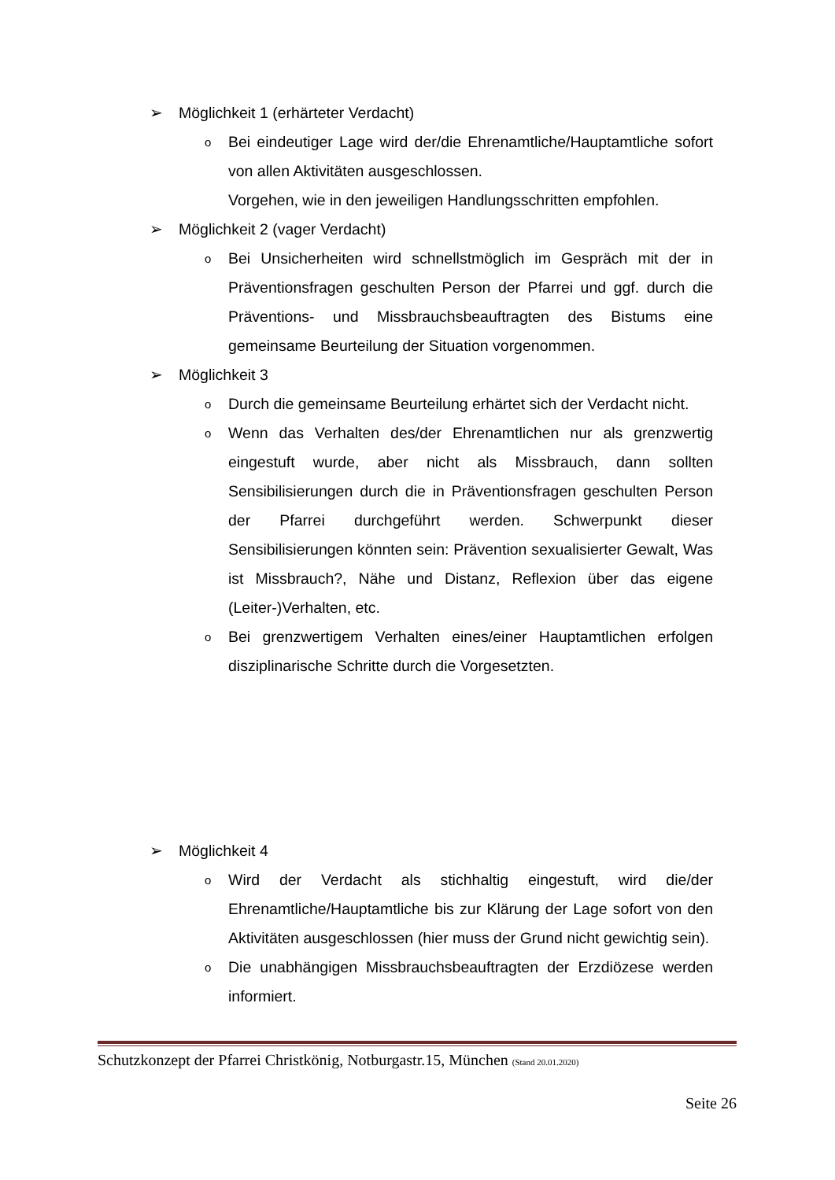➢ Möglichkeit 1 (erhärteter Verdacht)
o Bei eindeutiger Lage wird der/die Ehrenamtliche/Hauptamtliche sofort von allen Aktivitäten ausgeschlossen.
Vorgehen, wie in den jeweiligen Handlungsschritten empfohlen.
➢ Möglichkeit 2 (vager Verdacht)
o Bei Unsicherheiten wird schnellstmöglich im Gespräch mit der in Präventionsfragen geschulten Person der Pfarrei und ggf. durch die Präventions- und Missbrauchsbeauftragten des Bistums eine gemeinsame Beurteilung der Situation vorgenommen.
➢ Möglichkeit 3
o Durch die gemeinsame Beurteilung erhärtet sich der Verdacht nicht.
o Wenn das Verhalten des/der Ehrenamtlichen nur als grenzwertig eingestuft wurde, aber nicht als Missbrauch, dann sollten Sensibilisierungen durch die in Präventionsfragen geschulten Person der Pfarrei durchgeführt werden. Schwerpunkt dieser Sensibilisierungen könnten sein: Prävention sexualisierter Gewalt, Was ist Missbrauch?, Nähe und Distanz, Reflexion über das eigene (Leiter-)Verhalten, etc.
o Bei grenzwertigem Verhalten eines/einer Hauptamtlichen erfolgen disziplinarische Schritte durch die Vorgesetzten.
➢ Möglichkeit 4
o Wird der Verdacht als stichhaltig eingestuft, wird die/der Ehrenamtliche/Hauptamtliche bis zur Klärung der Lage sofort von den Aktivitäten ausgeschlossen (hier muss der Grund nicht gewichtig sein).
o Die unabhängigen Missbrauchsbeauftragten der Erzdiözese werden informiert.
Schutzkonzept der Pfarrei Christkönig, Notburgastr.15, München (Stand 20.01.2020)
Seite 26